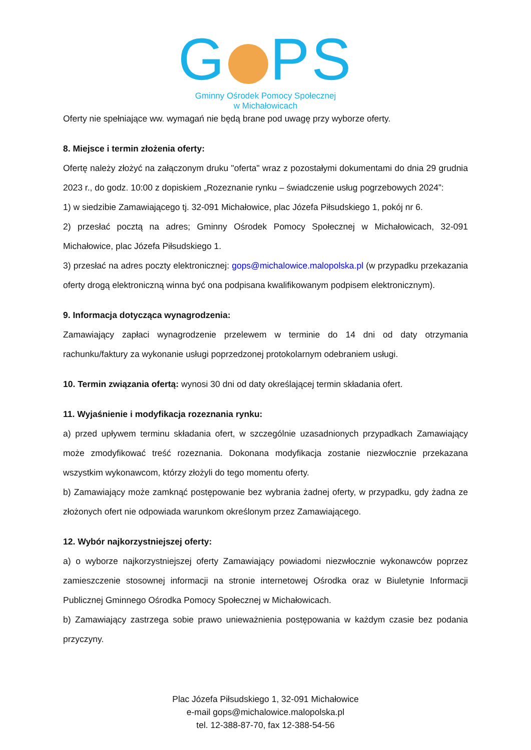G PS
Gminny Ośrodek Pomocy Społecznej
w Michałowicach
Oferty nie spełniające ww. wymagań nie będą brane pod uwagę przy wyborze oferty.
8. Miejsce i termin złożenia oferty:
Ofertę należy złożyć na załączonym druku "oferta" wraz z pozostałymi dokumentami do dnia 29 grudnia 2023 r., do godz. 10:00 z dopiskiem „Rozeznanie rynku – świadczenie usług pogrzebowych 2024”:
1) w siedzibie Zamawiającego tj. 32-091 Michałowice, plac Józefa Piłsudskiego 1, pokój nr 6.
2) przesłać pocztą na adres; Gminny Ośrodek Pomocy Społecznej w Michałowicach, 32-091 Michałowice, plac Józefa Piłsudskiego 1.
3) przesłać na adres poczty elektronicznej: gops@michalowice.malopolska.pl (w przypadku przekazania oferty drogą elektroniczną winna być ona podpisana kwalifikowanym podpisem elektronicznym).
9. Informacja dotycząca wynagrodzenia:
Zamawiający zapłaci wynagrodzenie przelewem w terminie do 14 dni od daty otrzymania rachunku/faktury za wykonanie usługi poprzedzonej protokolarnym odebraniem usługi.
10. Termin związania ofertą: wynosi 30 dni od daty określającej termin składania ofert.
11. Wyjaśnienie i modyfikacja rozeznania rynku:
a) przed upływem terminu składania ofert, w szczególnie uzasadnionych przypadkach Zamawiający może zmodyfikować treść rozeznania. Dokonana modyfikacja zostanie niezwłocznie przekazana wszystkim wykonawcom, którzy złożyli do tego momentu oferty.
b) Zamawiający może zamknąć postępowanie bez wybrania żadnej oferty, w przypadku, gdy żadna ze złożonych ofert nie odpowiada warunkom określonym przez Zamawiającego.
12. Wybór najkorzystniejszej oferty:
a) o wyborze najkorzystniejszej oferty Zamawiający powiadomi niezwłocznie wykonawców poprzez zamieszczenie stosownej informacji na stronie internetowej Ośrodka oraz w Biuletynie Informacji Publicznej Gminnego Ośrodka Pomocy Społecznej w Michałowicach.
b) Zamawiający zastrzega sobie prawo unieważnienia postępowania w każdym czasie bez podania przyczyny.
Plac Józefa Piłsudskiego 1, 32-091 Michałowice
e-mail gops@michalowice.malopolska.pl
tel. 12-388-87-70, fax 12-388-54-56